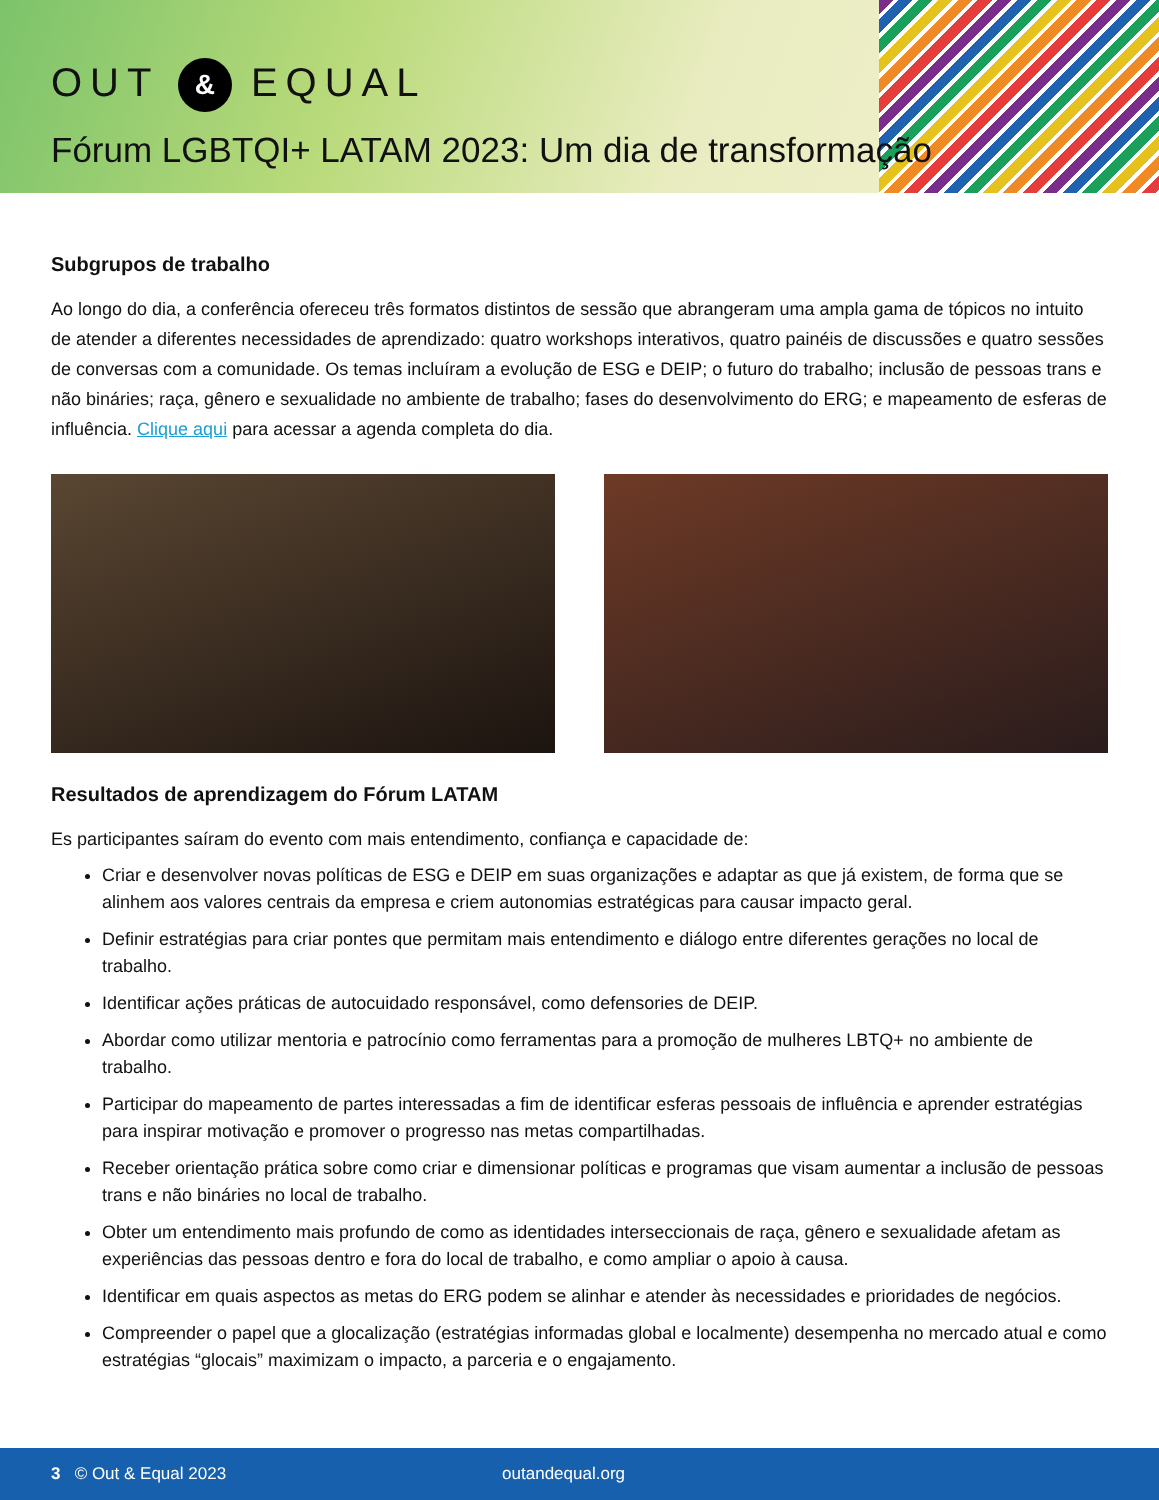OUT & EQUAL
Fórum LGBTQI+ LATAM 2023: Um dia de transformação
Subgrupos de trabalho
Ao longo do dia, a conferência ofereceu três formatos distintos de sessão que abrangeram uma ampla gama de tópicos no intuito de atender a diferentes necessidades de aprendizado: quatro workshops interativos, quatro painéis de discussões e quatro sessões de conversas com a comunidade. Os temas incluíram a evolução de ESG e DEIP; o futuro do trabalho; inclusão de pessoas trans e não bináries; raça, gênero e sexualidade no ambiente de trabalho; fases do desenvolvimento do ERG; e mapeamento de esferas de influência. Clique aqui para acessar a agenda completa do dia.
Resultados de aprendizagem do Fórum LATAM
Es participantes saíram do evento com mais entendimento, confiança e capacidade de:
Criar e desenvolver novas políticas de ESG e DEIP em suas organizações e adaptar as que já existem, de forma que se alinhem aos valores centrais da empresa e criem autonomias estratégicas para causar impacto geral.
Definir estratégias para criar pontes que permitam mais entendimento e diálogo entre diferentes gerações no local de trabalho.
Identificar ações práticas de autocuidado responsável, como defensories de DEIP.
Abordar como utilizar mentoria e patrocínio como ferramentas para a promoção de mulheres LBTQ+ no ambiente de trabalho.
Participar do mapeamento de partes interessadas a fim de identificar esferas pessoais de influência e aprender estratégias para inspirar motivação e promover o progresso nas metas compartilhadas.
Receber orientação prática sobre como criar e dimensionar políticas e programas que visam aumentar a inclusão de pessoas trans e não bináries no local de trabalho.
Obter um entendimento mais profundo de como as identidades interseccionais de raça, gênero e sexualidade afetam as experiências das pessoas dentro e fora do local de trabalho, e como ampliar o apoio à causa.
Identificar em quais aspectos as metas do ERG podem se alinhar e atender às necessidades e prioridades de negócios.
Compreender o papel que a glocalização (estratégias informadas global e localmente) desempenha no mercado atual e como estratégias “glocais” maximizam o impacto, a parceria e o engajamento.
3 © Out & Equal 2023 outandequal.org